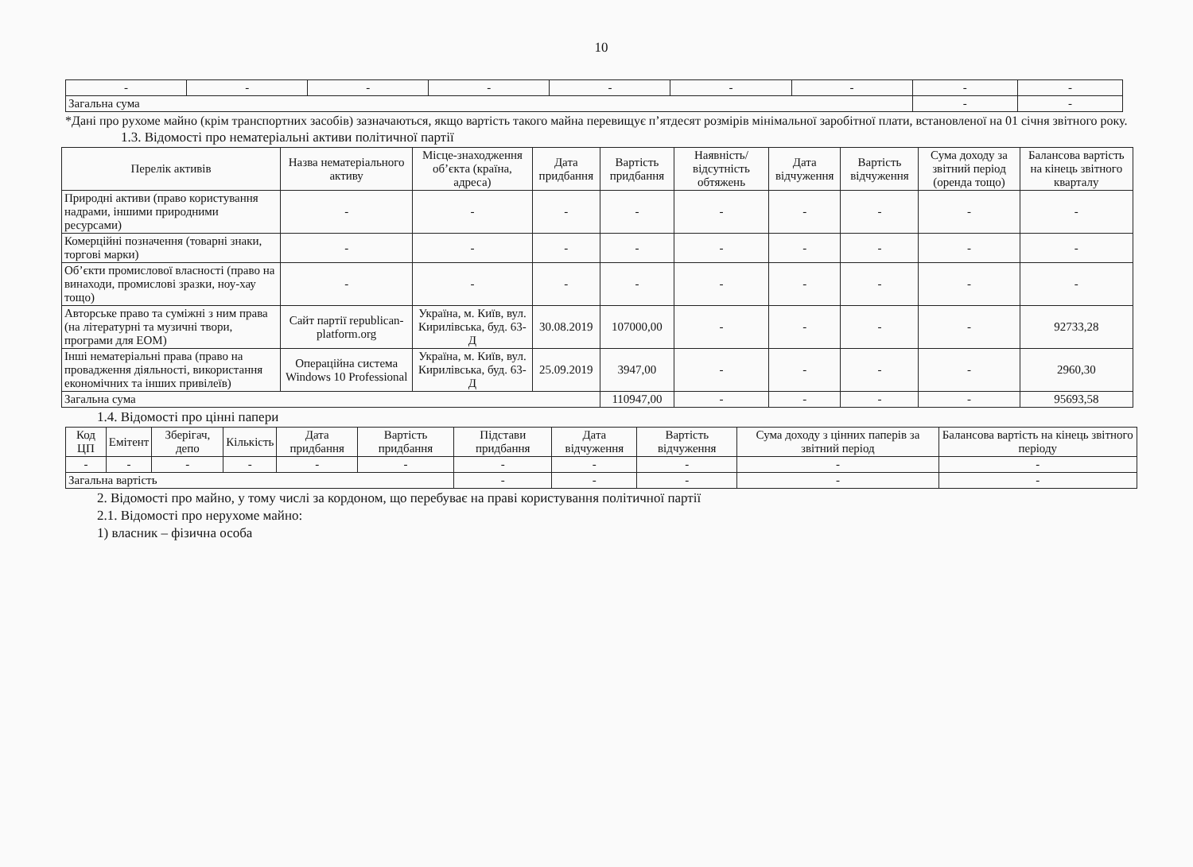10
| - | - | - | - | - | - | - | - | - |
| Загальна сума | | | | | | | - | - |
*Дані про рухоме майно (крім транспортних засобів) зазначаються, якщо вартість такого майна перевищує п’ятдесят розмірів мінімальної заробітної плати, встановленої на 01 січня звітного року.
1.3. Відомості про нематеріальні активи політичної партії
| Перелік активів | Назва нематеріального активу | Місце-знаходження об’єкта (країна, адреса) | Дата придбання | Вартість придбання | Наявність/ відсутність обтяжень | Дата відчуження | Вартість відчуження | Сума доходу за звітний період (оренда тощо) | Балансова вартість на кінець звітного кварталу |
| --- | --- | --- | --- | --- | --- | --- | --- | --- | --- |
| Природні активи (право користування надрами, іншими природними ресурсами) | - | - | - | - | - | - | - | - | - |
| Комерційні позначення (товарні знаки, торгові марки) | - | - | - | - | - | - | - | - | - |
| Об’єкти промислової власності (право на винаходи, промислові зразки, ноу-хау тощо) | - | - | - | - | - | - | - | - | - |
| Авторське право та суміжні з ним права (на літературні та музичні твори, програми для ЕОМ) | Сайт партії republican-platform.org | Україна, м. Київ, вул. Кирилівська, буд. 63-Д | 30.08.2019 | 107000,00 | - | - | - | - | 92733,28 |
| Інші нематеріальні права (право на провадження діяльності, використання економічних та інших привілеїв) | Операційна система Windows 10 Professional | Україна, м. Київ, вул. Кирилівська, буд. 63-Д | 25.09.2019 | 3947,00 | - | - | - | - | 2960,30 |
| Загальна сума | | | | 110947,00 | - | - | - | - | 95693,58 |
1.4. Відомості про цінні папери
| Код ЦП | Емітент | Зберігач, депо | Кількість | Дата придбання | Вартість придбання | Підстави придбання | Дата відчуження | Вартість відчуження | Сума доходу з цінних паперів за звітний період | Балансова вартість на кінець звітного періоду |
| --- | --- | --- | --- | --- | --- | --- | --- | --- | --- | --- |
| - | - | - | - | - | - | - | - | - | - | - |
| Загальна вартість | | | | | | - | - | - | - | - |
2. Відомості про майно, у тому числі за кордоном, що перебуває на праві користування політичної партії
2.1. Відомості про нерухоме майно:
1) власник – фізична особа